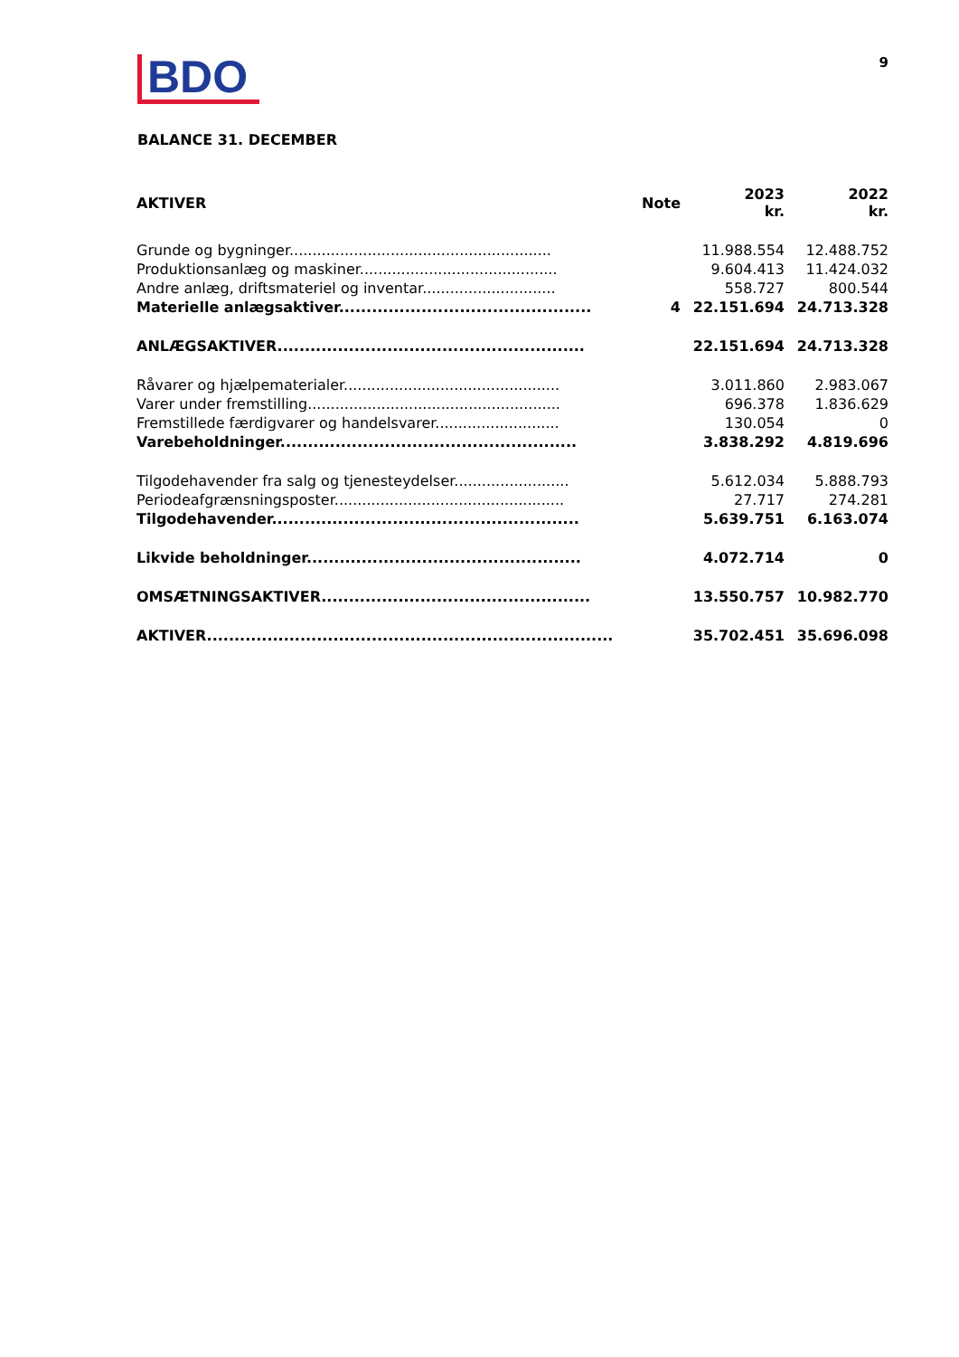BDO
9
BALANCE 31. DECEMBER
| AKTIVER | Note | 2023 kr. | 2022 kr. |
| --- | --- | --- | --- |
| Grunde og bygninger......................................................... | | 11.988.554 | 12.488.752 |
| Produktionsanlæg og maskiner........................................... | | 9.604.413 | 11.424.032 |
| Andre anlæg, driftsmateriel og inventar............................. | | 558.727 | 800.544 |
| Materielle anlægsaktiver.............................................. | 4 | 22.151.694 | 24.713.328 |
| ANLÆGSAKTIVER........................................................ | | 22.151.694 | 24.713.328 |
| Råvarer og hjælpematerialer............................................... | | 3.011.860 | 2.983.067 |
| Varer under fremstilling....................................................... | | 696.378 | 1.836.629 |
| Fremstillede færdigvarer og handelsvarer........................... | | 130.054 | 0 |
| Varebeholdninger...................................................... | | 3.838.292 | 4.819.696 |
| Tilgodehavender fra salg og tjenesteydelser......................... | | 5.612.034 | 5.888.793 |
| Periodeafgrænsningsposter.................................................. | | 27.717 | 274.281 |
| Tilgodehavender........................................................ | | 5.639.751 | 6.163.074 |
| Likvide beholdninger.................................................. | | 4.072.714 | 0 |
| OMSÆTNINGSAKTIVER................................................. | | 13.550.757 | 10.982.770 |
| AKTIVER.......................................................................... | | 35.702.451 | 35.696.098 |